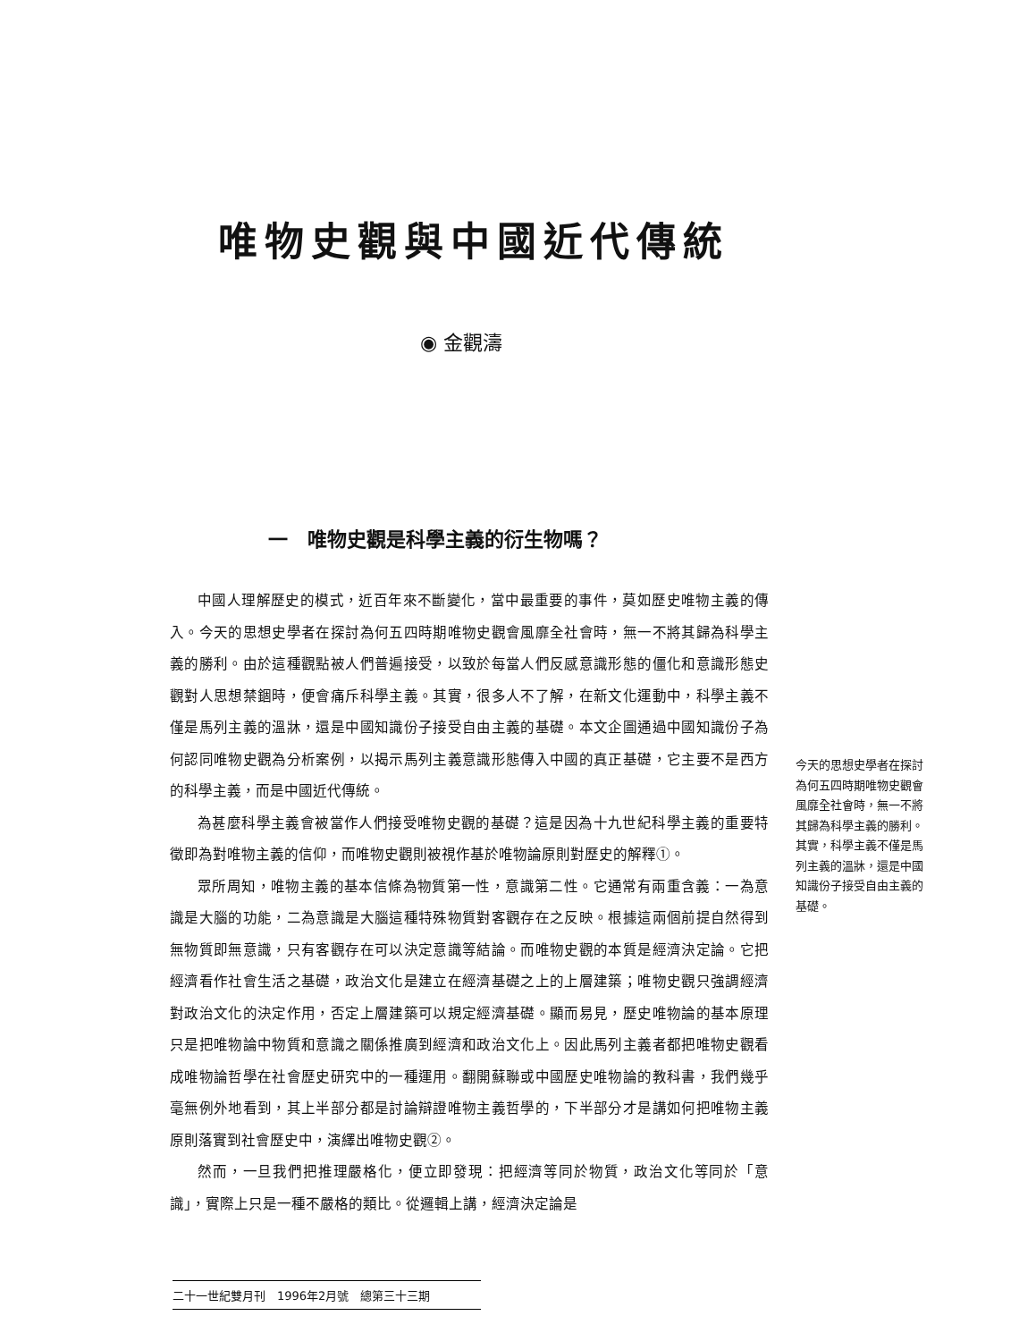唯物史觀與中國近代傳統
◉ 金觀濤
一　唯物史觀是科學主義的衍生物嗎？
中國人理解歷史的模式，近百年來不斷變化，當中最重要的事件，莫如歷史唯物主義的傳入。今天的思想史學者在探討為何五四時期唯物史觀會風靡全社會時，無一不將其歸為科學主義的勝利。由於這種觀點被人們普遍接受，以致於每當人們反感意識形態的僵化和意識形態史觀對人思想禁錮時，便會痛斥科學主義。其實，很多人不了解，在新文化運動中，科學主義不僅是馬列主義的溫牀，還是中國知識份子接受自由主義的基礎。本文企圖通過中國知識份子為何認同唯物史觀為分析案例，以揭示馬列主義意識形態傳入中國的真正基礎，它主要不是西方的科學主義，而是中國近代傳統。
為甚麼科學主義會被當作人們接受唯物史觀的基礎？這是因為十九世紀科學主義的重要特徵即為對唯物主義的信仰，而唯物史觀則被視作基於唯物論原則對歷史的解釋①。
眾所周知，唯物主義的基本信條為物質第一性，意識第二性。它通常有兩重含義：一為意識是大腦的功能，二為意識是大腦這種特殊物質對客觀存在之反映。根據這兩個前提自然得到無物質即無意識，只有客觀存在可以決定意識等結論。而唯物史觀的本質是經濟決定論。它把經濟看作社會生活之基礎，政治文化是建立在經濟基礎之上的上層建築；唯物史觀只強調經濟對政治文化的決定作用，否定上層建築可以規定經濟基礎。顯而易見，歷史唯物論的基本原理只是把唯物論中物質和意識之關係推廣到經濟和政治文化上。因此馬列主義者都把唯物史觀看成唯物論哲學在社會歷史研究中的一種運用。翻開蘇聯或中國歷史唯物論的教科書，我們幾乎毫無例外地看到，其上半部分都是討論辯證唯物主義哲學的，下半部分才是講如何把唯物主義原則落實到社會歷史中，演繹出唯物史觀②。
然而，一旦我們把推理嚴格化，便立即發現：把經濟等同於物質，政治文化等同於「意識」，實際上只是一種不嚴格的類比。從邏輯上講，經濟決定論是
今天的思想史學者在探討為何五四時期唯物史觀會風靡全社會時，無一不將其歸為科學主義的勝利。其實，科學主義不僅是馬列主義的溫牀，還是中國知識份子接受自由主義的基礎。
二十一世紀雙月刊　1996年2月號　總第三十三期